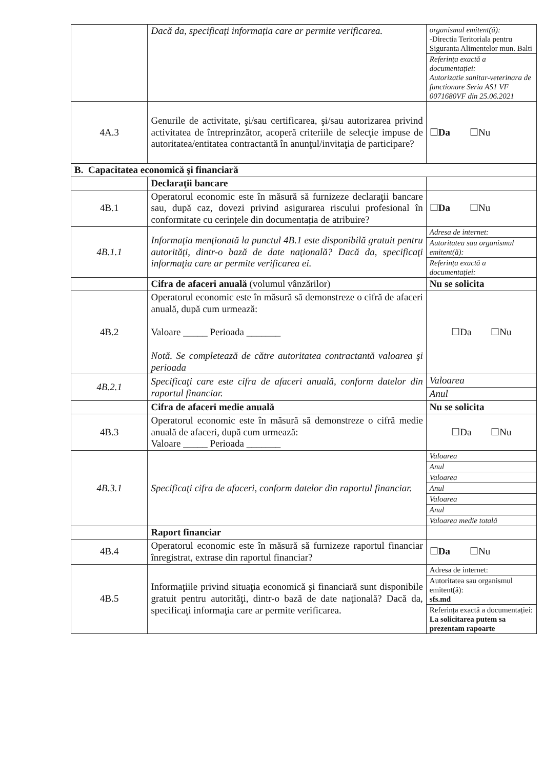| | Dacă da, specificați informația care ar permite verificarea. | organismul emitent(ă): -Directia Teritoriala pentru Siguranta Alimentelor mun. Balti |
| | | Referința exactă a documentației: Autorizatie sanitar-veterinara de functionare Seria AS1 VF 0071680VF din 25.06.2021 |
| 4A.3 | Genurile de activitate, şi/sau certificarea, şi/sau autorizarea privind activitatea de întreprinzător, acoperă criteriile de selecţie impuse de autoritatea/entitatea contractantă în anunţul/invitaţia de participare? | ☐ Da ☐Nu |
| B. Capacitatea economică şi financiară | | |
| | Declaraţii bancare | |
| 4B.1 | Operatorul economic este în măsură să furnizeze declaraţii bancare sau, după caz, dovezi privind asigurarea riscului profesional în conformitate cu cerințele din documentația de atribuire? | ☐ Da ☐Nu |
| 4B.1.1 | Informaţia menţionată la punctul 4B.1 este disponibilă gratuit pentru autorităţi, dintr-o bază de date naţională? Dacă da, specificaţi informaţia care ar permite verificarea ei. | Adresa de internet: |
| | | Autoritatea sau organismul emitent(ă): |
| | | Referința exactă a documentației: |
| | Cifra de afaceri anuală (volumul vânzărilor) | Nu se solicita |
| 4B.2 | Operatorul economic este în măsură să demonstreze o cifră de afaceri anuală, după cum urmează: Valoare _____ Perioada _______ Notă. Se completează de către autoritatea contractantă valoarea şi perioada | ☐Da ☐Nu |
| 4B.2.1 | Specificaţi care este cifra de afaceri anuală, conform datelor din raportul financiar. | Valoarea |
| | | Anul |
| | Cifra de afaceri medie anuală | Nu se solicita |
| 4B.3 | Operatorul economic este în măsură să demonstreze o cifră medie anuală de afaceri, după cum urmează: Valoare _____ Perioada _______ | ☐Da ☐Nu |
| 4B.3.1 | Specificaţi cifra de afaceri, conform datelor din raportul financiar. | Valoarea |
| | | Anul |
| | | Valoarea |
| | | Anul |
| | | Valoarea |
| | | Anul |
| | | Valoarea medie totală |
| | Raport financiar | |
| 4B.4 | Operatorul economic este în măsură să furnizeze raportul financiar înregistrat, extrase din raportul financiar? | ☐ Da ☐Nu |
| 4B.5 | Informaţiile privind situaţia economică şi financiară sunt disponibile gratuit pentru autorităţi, dintr-o bază de date naţională? Dacă da, specificaţi informaţia care ar permite verificarea. | Adresa de internet: |
| | | Autoritatea sau organismul emitent(ă): sfs.md |
| | | Referința exactă a documentației: La solicitarea putem sa prezentam rapoarte |